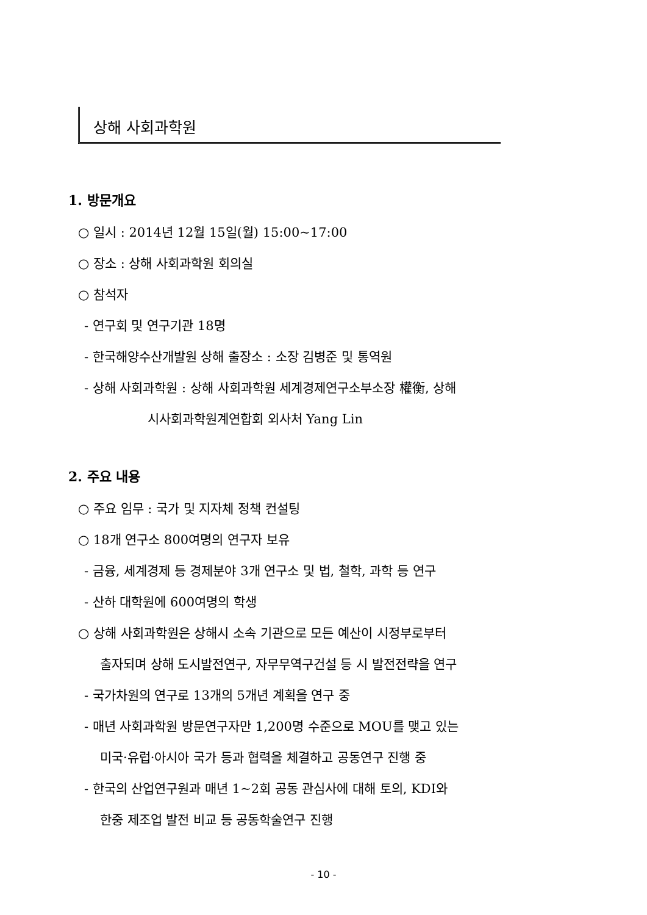상해 사회과학원
1. 방문개요
○ 일시 : 2014년 12월 15일(월) 15:00~17:00
○ 장소 : 상해 사회과학원 회의실
○ 참석자
- 연구회 및 연구기관 18명
- 한국해양수산개발원 상해 출장소 : 소장 김병준 및 통역원
- 상해 사회과학원 : 상해 사회과학원 세계경제연구소부소장 權衡, 상해
시사회과학원계연합회 외사처 Yang Lin
2. 주요 내용
○ 주요 임무 : 국가 및 지자체 정책 컨설팅
○ 18개 연구소 800여명의 연구자 보유
- 금융, 세계경제 등 경제분야 3개 연구소 및 법, 철학, 과학 등 연구
- 산하 대학원에 600여명의 학생
○ 상해 사회과학원은 상해시 소속 기관으로 모든 예산이 시정부로부터
출자되며 상해 도시발전연구, 자무무역구건설 등 시 발전전략을 연구
- 국가차원의 연구로 13개의 5개년 계획을 연구 중
- 매년 사회과학원 방문연구자만 1,200명 수준으로 MOU를 맺고 있는
미국·유럽·아시아 국가 등과 협력을 체결하고 공동연구 진행 중
- 한국의 산업연구원과 매년 1~2회 공동 관심사에 대해 토의, KDI와
한중 제조업 발전 비교 등 공동학술연구 진행
- 10 -